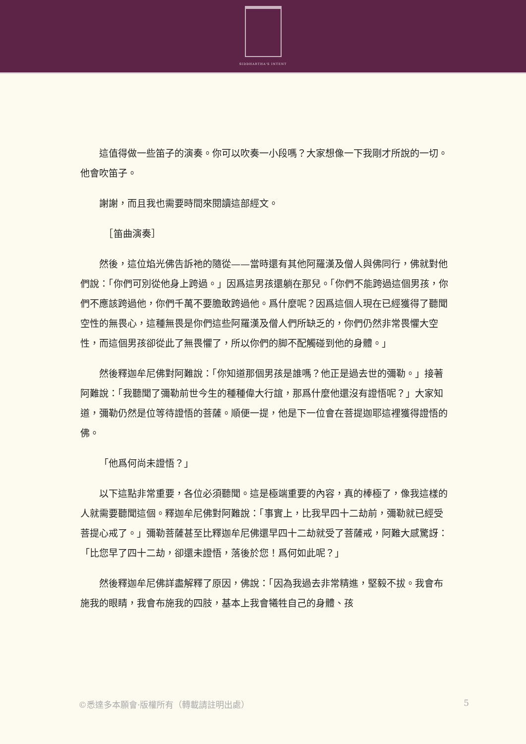SIDDHARTHA'S INTENT
這值得做一些笛子的演奏。你可以吹奏一小段嗎？大家想像一下我剛才所說的一切。他會吹笛子。
謝謝，而且我也需要時間來閱讀這部經文。
　［笛曲演奏］
然後，這位焰光佛告訴祂的隨從——當時還有其他阿羅漢及僧人與佛同行，佛就對他們說：「你們可別從他身上跨過。」因爲這男孩還躺在那兒。「你們不能跨過這個男孩，你們不應該跨過他，你們千萬不要膽敢跨過他。爲什麼呢？因爲這個人現在已經獲得了聽聞空性的無畏心，這種無畏是你們這些阿羅漢及僧人們所缺乏的，你們仍然非常畏懼大空性，而這個男孩卻從此了無畏懼了，所以你們的脚不配觸碰到他的身體。」
然後釋迦牟尼佛對阿難說：「你知道那個男孩是誰嗎？他正是過去世的彌勒。」接著阿難說：「我聽聞了彌勒前世今生的種種偉大行誼，那爲什麼他還沒有證悟呢？」大家知道，彌勒仍然是位等待證悟的菩薩。順便一提，他是下一位會在菩提迦耶這裡獲得證悟的佛。
「他爲何尚未證悟？」
以下這點非常重要，各位必須聽聞。這是極端重要的內容，真的棒極了，像我這樣的人就需要聽聞這個。釋迦牟尼佛對阿難說：「事實上，比我早四十二劫前，彌勒就已經受菩提心戒了。」彌勒菩薩甚至比釋迦牟尼佛還早四十二劫就受了菩薩戒，阿難大感驚訝：「比您早了四十二劫，卻還未證悟，落後於您！爲何如此呢？」
然後釋迦牟尼佛詳盡解釋了原因，佛說：「因為我過去非常精進，堅毅不拔。我會布施我的眼睛，我會布施我的四肢，基本上我會犧牲自己的身體、孩
©悉達多本願會·版權所有（轉載請註明出處） 5